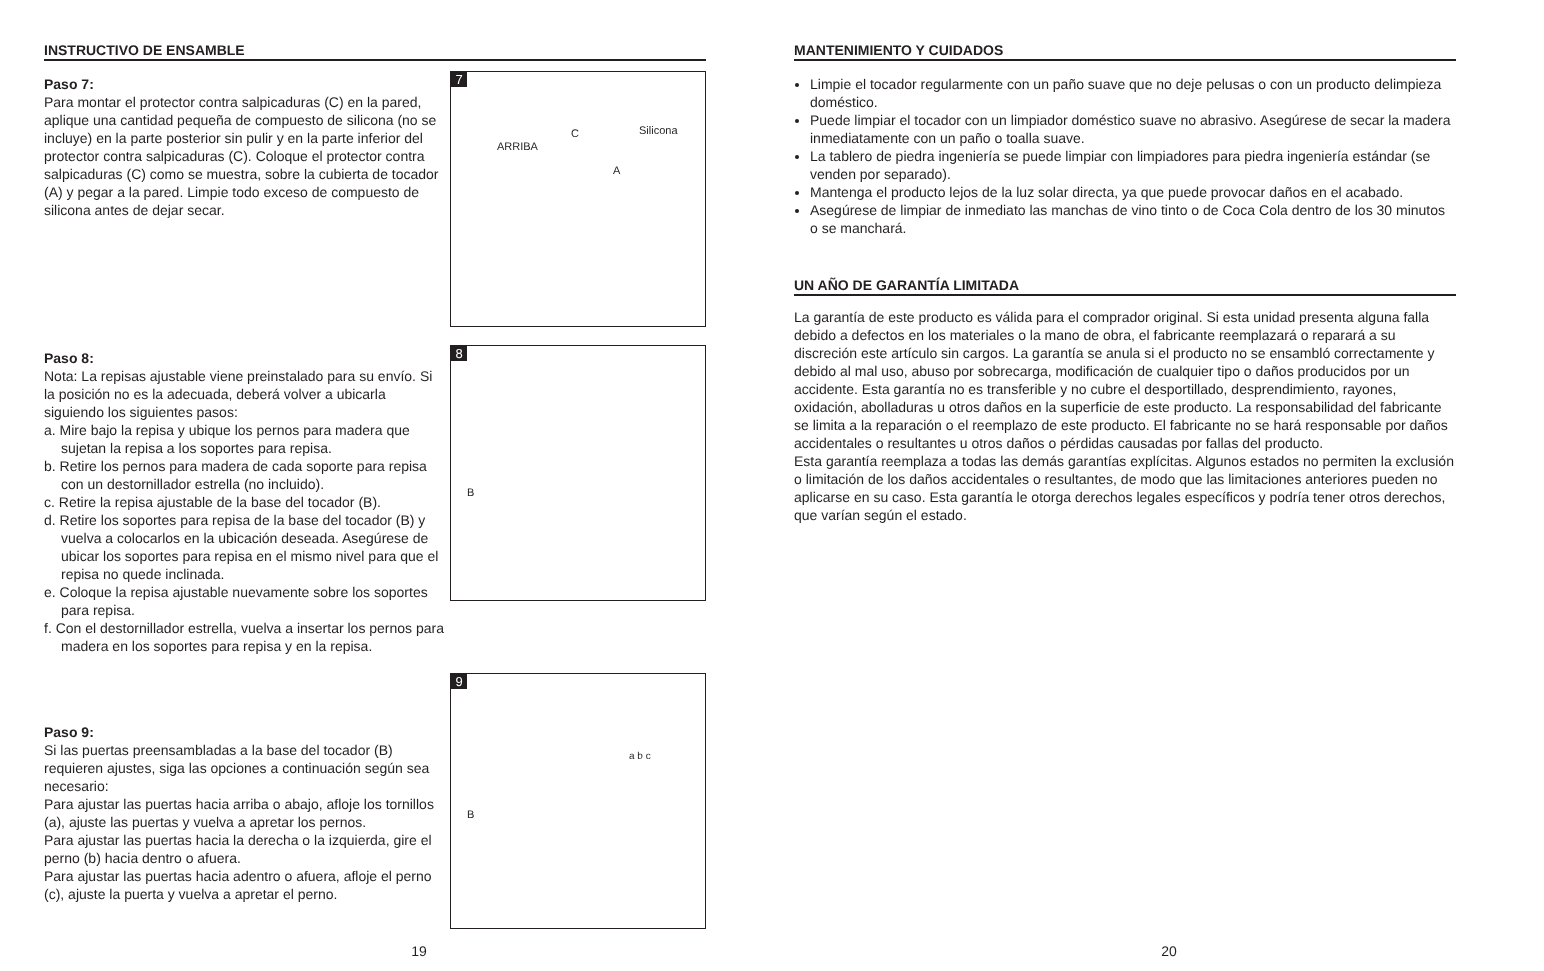INSTRUCTIVO DE ENSAMBLE
Paso 7:
Para montar el protector contra salpicaduras (C) en la pared, aplique una cantidad pequeña de compuesto de silicona (no se incluye) en la parte posterior sin pulir y en la parte inferior del protector contra salpicaduras (C). Coloque el protector contra salpicaduras (C) como se muestra, sobre la cubierta de tocador (A) y pegar a la pared. Limpie todo exceso de compuesto de silicona antes de dejar secar.
7
Silicona
ARRIBA
C
A
Paso 8:
Nota: La repisas ajustable viene preinstalado para su envío. Si la posición no es la adecuada, deberá volver a ubicarla siguiendo los siguientes pasos:
a. Mire bajo la repisa y ubique los pernos para madera que sujetan la repisa a los soportes para repisa.
b. Retire los pernos para madera de cada soporte para repisa con un destornillador estrella (no incluido).
c. Retire la repisa ajustable de la base del tocador (B).
d. Retire los soportes para repisa de la base del tocador (B) y vuelva a colocarlos en la ubicación deseada. Asegúrese de ubicar los soportes para repisa en el mismo nivel para que el repisa no quede inclinada.
e. Coloque la repisa ajustable nuevamente sobre los soportes para repisa.
f. Con el destornillador estrella, vuelva a insertar los pernos para madera en los soportes para repisa y en la repisa.
8
B
Paso 9:
Si las puertas preensambladas a la base del tocador (B) requieren ajustes, siga las opciones a continuación según sea necesario:
Para ajustar las puertas hacia arriba o abajo, afloje los tornillos (a), ajuste las puertas y vuelva a apretar los pernos.
Para ajustar las puertas hacia la derecha o la izquierda, gire el perno (b) hacia dentro o afuera.
Para ajustar las puertas hacia adentro o afuera, afloje el perno (c), ajuste la puerta y vuelva a apretar el perno.
9
B
a b c
19
MANTENIMIENTO Y CUIDADOS
Limpie el tocador regularmente con un paño suave que no deje pelusas o con un producto delimpieza doméstico.
Puede limpiar el tocador con un limpiador doméstico suave no abrasivo. Asegúrese de secar la madera inmediatamente con un paño o toalla suave.
La tablero de piedra ingeniería se puede limpiar con limpiadores para piedra ingeniería estándar (se venden por separado).
Mantenga el producto lejos de la luz solar directa, ya que puede provocar daños en el acabado.
Asegúrese de limpiar de inmediato las manchas de vino tinto o de Coca Cola dentro de los 30 minutos o se manchará.
UN AÑO DE GARANTÍA LIMITADA
La garantía de este producto es válida para el comprador original. Si esta unidad presenta alguna falla debido a defectos en los materiales o la mano de obra, el fabricante reemplazará o reparará a su discreción este artículo sin cargos. La garantía se anula si el producto no se ensambló correctamente y debido al mal uso, abuso por sobrecarga, modificación de cualquier tipo o daños producidos por un accidente. Esta garantía no es transferible y no cubre el desportillado, desprendimiento, rayones, oxidación, abolladuras u otros daños en la superficie de este producto. La responsabilidad del fabricante se limita a la reparación o el reemplazo de este producto. El fabricante no se hará responsable por daños accidentales o resultantes u otros daños o pérdidas causadas por fallas del producto.
Esta garantía reemplaza a todas las demás garantías explícitas. Algunos estados no permiten la exclusión o limitación de los daños accidentales o resultantes, de modo que las limitaciones anteriores pueden no aplicarse en su caso. Esta garantía le otorga derechos legales específicos y podría tener otros derechos, que varían según el estado.
20